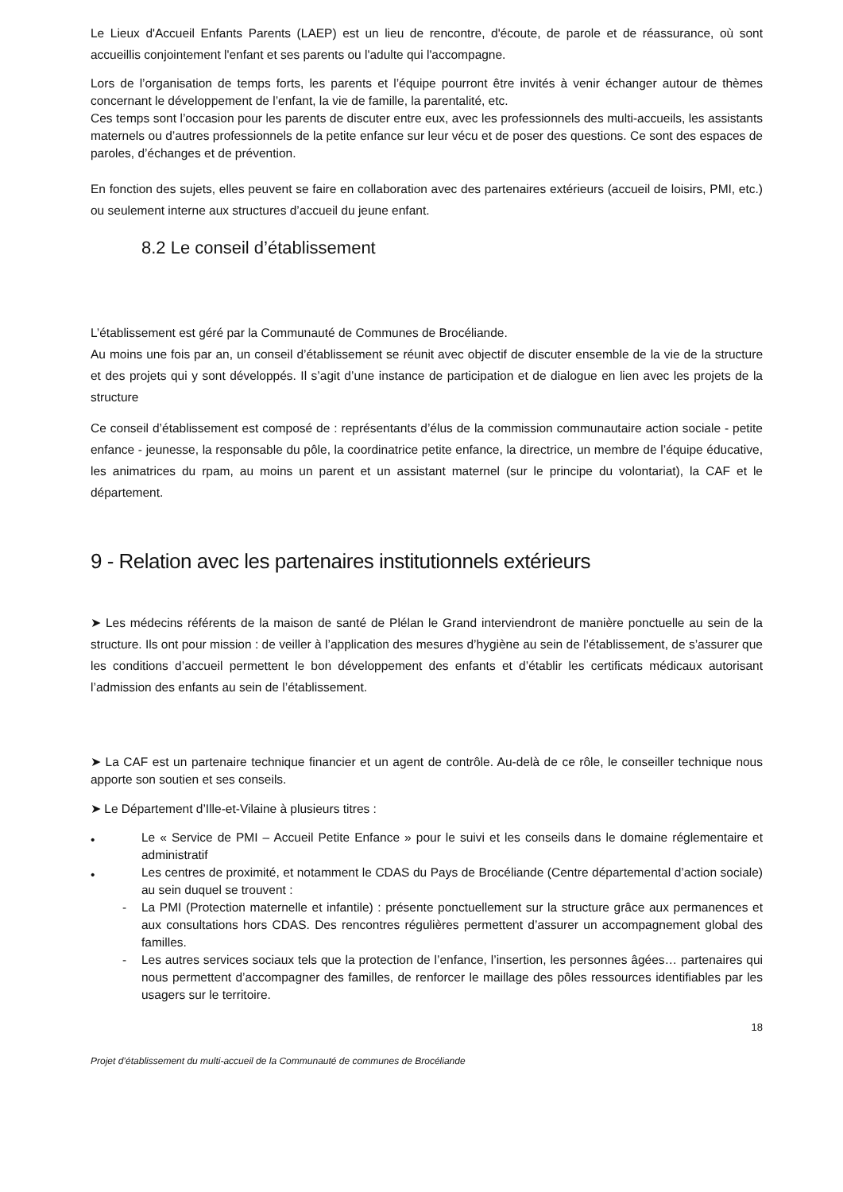Le Lieux d'Accueil Enfants Parents (LAEP) est un lieu de rencontre, d'écoute, de parole et de réassurance, où sont accueillis conjointement l'enfant et ses parents ou l'adulte qui l'accompagne.
Lors de l’organisation de temps forts, les parents et l’équipe pourront être invités à venir échanger autour de thèmes concernant le développement de l’enfant, la vie de famille, la parentalité, etc.
Ces temps sont l’occasion pour les parents de discuter entre eux, avec les professionnels des multi-accueils, les assistants maternels ou d’autres professionnels de la petite enfance sur leur vécu et de poser des questions. Ce sont des espaces de paroles, d’échanges et de prévention.
En fonction des sujets, elles peuvent se faire en collaboration avec des partenaires extérieurs (accueil de loisirs, PMI, etc.) ou seulement interne aux structures d’accueil du jeune enfant.
8.2 Le conseil d’établissement
L’établissement est géré par la Communauté de Communes de Brocéliande.
Au moins une fois par an, un conseil d’établissement se réunit avec objectif de discuter ensemble de la vie de la structure et des projets qui y sont développés. Il s’agit d’une instance de participation et de dialogue en lien avec les projets de la structure
Ce conseil d’établissement est composé de : représentants d’élus de la commission communautaire action sociale - petite enfance - jeunesse, la responsable du pôle, la coordinatrice petite enfance, la directrice, un membre de l’équipe éducative, les animatrices du rpam, au moins un parent et un assistant maternel (sur le principe du volontariat), la CAF et le département.
9 - Relation avec les partenaires institutionnels extérieurs
➤ Les médecins référents de la maison de santé de Plélan le Grand interviendront de manière ponctuelle au sein de la structure. Ils ont pour mission : de veiller à l’application des mesures d’hygiène au sein de l’établissement, de s’assurer que les conditions d’accueil permettent le bon développement des enfants et d’établir les certificats médicaux autorisant l’admission des enfants au sein de l’établissement.
➤ La CAF est un partenaire technique financier et un agent de contrôle. Au-delà de ce rôle, le conseiller technique nous apporte son soutien et ses conseils.
➤ Le Département d’Ille-et-Vilaine à plusieurs titres :
•
Le « Service de PMI – Accueil Petite Enfance » pour le suivi et les conseils dans le domaine réglementaire et administratif
•
Les centres de proximité, et notamment le CDAS du Pays de Brocéliande (Centre départemental d’action sociale) au sein duquel se trouvent :
- La PMI (Protection maternelle et infantile) : présente ponctuellement sur la structure grâce aux permanences et aux consultations hors CDAS. Des rencontres régulières permettent d’assurer un accompagnement global des familles.
- Les autres services sociaux tels que la protection de l’enfance, l’insertion, les personnes âgées… partenaires qui nous permettent d’accompagner des familles, de renforcer le maillage des pôles ressources identifiables par les usagers sur le territoire.
18
Projet d’établissement du multi-accueil de la Communauté de communes de Brocéliande